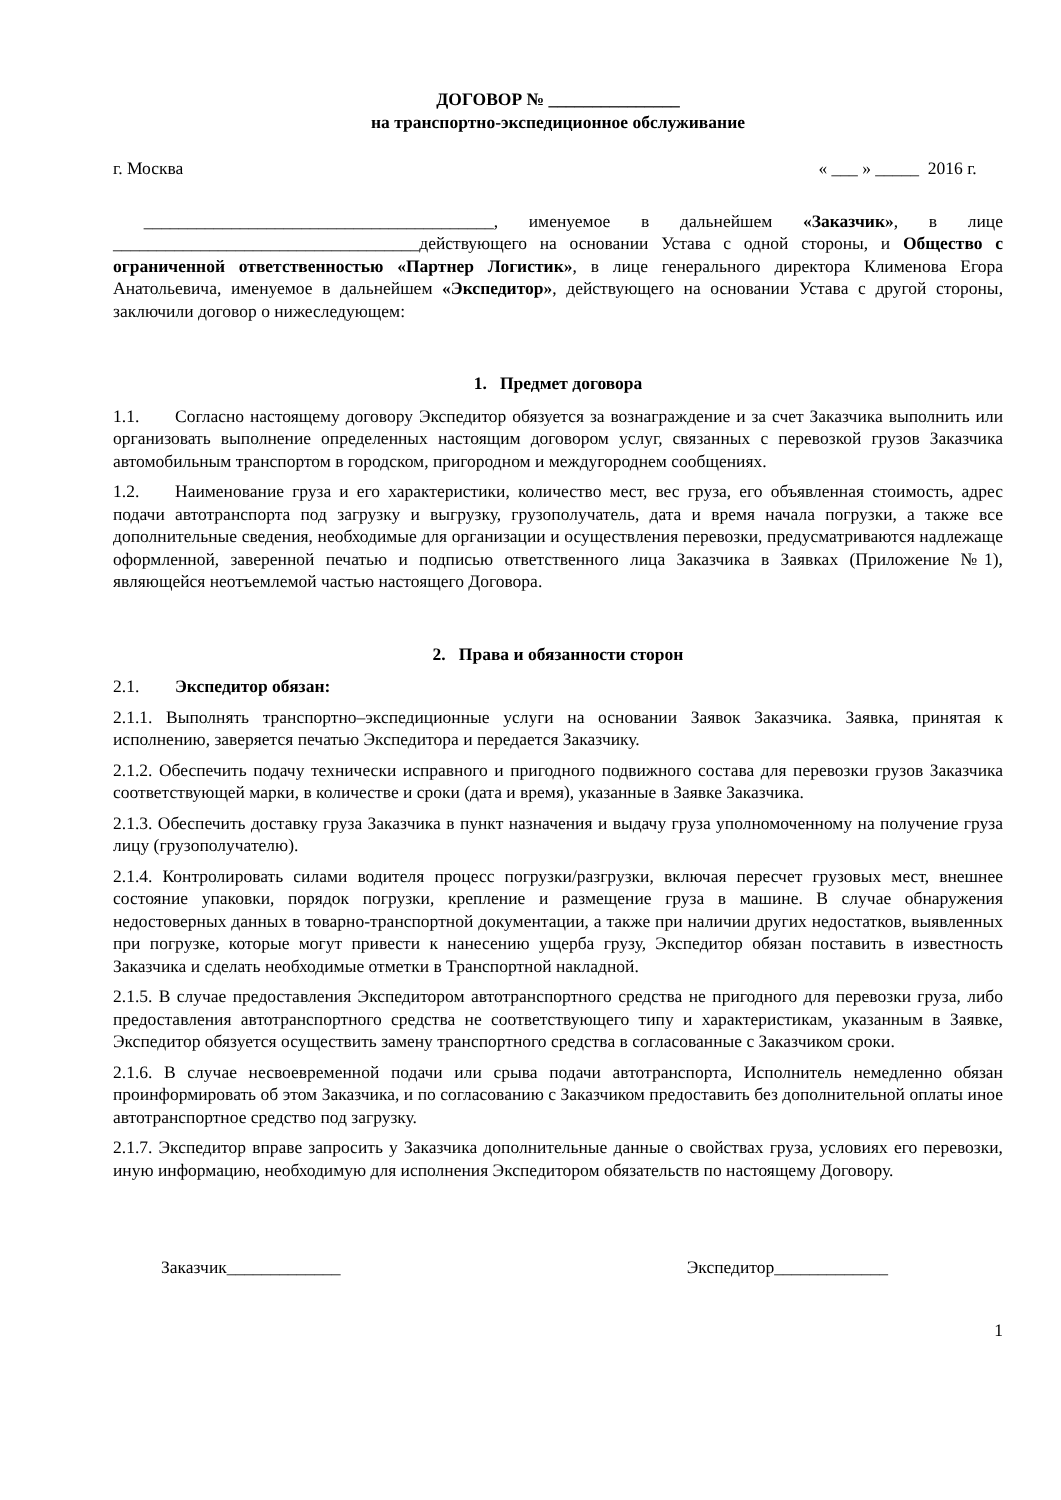ДОГОВОР № _______________
на транспортно-экспедиционное обслуживание
г. Москва « ___ » _____ 2016 г.
________________________________________, именуемое в дальнейшем «Заказчик», в лице ___________________________________действующего на основании Устава с одной стороны, и Общество с ограниченной ответственностью «Партнер Логистик», в лице генерального директора Клименова Егора Анатольевича, именуемое в дальнейшем «Экспедитор», действующего на основании Устава с другой стороны, заключили договор о нижеследующем:
1. Предмет договора
1.1. Согласно настоящему договору Экспедитор обязуется за вознаграждение и за счет Заказчика выполнить или организовать выполнение определенных настоящим договором услуг, связанных с перевозкой грузов Заказчика автомобильным транспортом в городском, пригородном и междугороднем сообщениях.
1.2. Наименование груза и его характеристики, количество мест, вес груза, его объявленная стоимость, адрес подачи автотранспорта под загрузку и выгрузку, грузополучатель, дата и время начала погрузки, а также все дополнительные сведения, необходимые для организации и осуществления перевозки, предусматриваются надлежаще оформленной, заверенной печатью и подписью ответственного лица Заказчика в Заявках (Приложение №1), являющейся неотъемлемой частью настоящего Договора.
2. Права и обязанности сторон
2.1. Экспедитор обязан:
2.1.1. Выполнять транспортно–экспедиционные услуги на основании Заявок Заказчика. Заявка, принятая к исполнению, заверяется печатью Экспедитора и передается Заказчику.
2.1.2. Обеспечить подачу технически исправного и пригодного подвижного состава для перевозки грузов Заказчика соответствующей марки, в количестве и сроки (дата и время), указанные в Заявке Заказчика.
2.1.3. Обеспечить доставку груза Заказчика в пункт назначения и выдачу груза уполномоченному на получение груза лицу (грузополучателю).
2.1.4. Контролировать силами водителя процесс погрузки/разгрузки, включая пересчет грузовых мест, внешнее состояние упаковки, порядок погрузки, крепление и размещение груза в машине. В случае обнаружения недостоверных данных в товарно-транспортной документации, а также при наличии других недостатков, выявленных при погрузке, которые могут привести к нанесению ущерба грузу, Экспедитор обязан поставить в известность Заказчика и сделать необходимые отметки в Транспортной накладной.
2.1.5. В случае предоставления Экспедитором автотранспортного средства не пригодного для перевозки груза, либо предоставления автотранспортного средства не соответствующего типу и характеристикам, указанным в Заявке, Экспедитор обязуется осуществить замену транспортного средства в согласованные с Заказчиком сроки.
2.1.6. В случае несвоевременной подачи или срыва подачи автотранспорта, Исполнитель немедленно обязан проинформировать об этом Заказчика, и по согласованию с Заказчиком предоставить без дополнительной оплаты иное автотранспортное средство под загрузку.
2.1.7. Экспедитор вправе запросить у Заказчика дополнительные данные о свойствах груза, условиях его перевозки, иную информацию, необходимую для исполнения Экспедитором обязательств по настоящему Договору.
Заказчик_____________ Экспедитор_____________
1